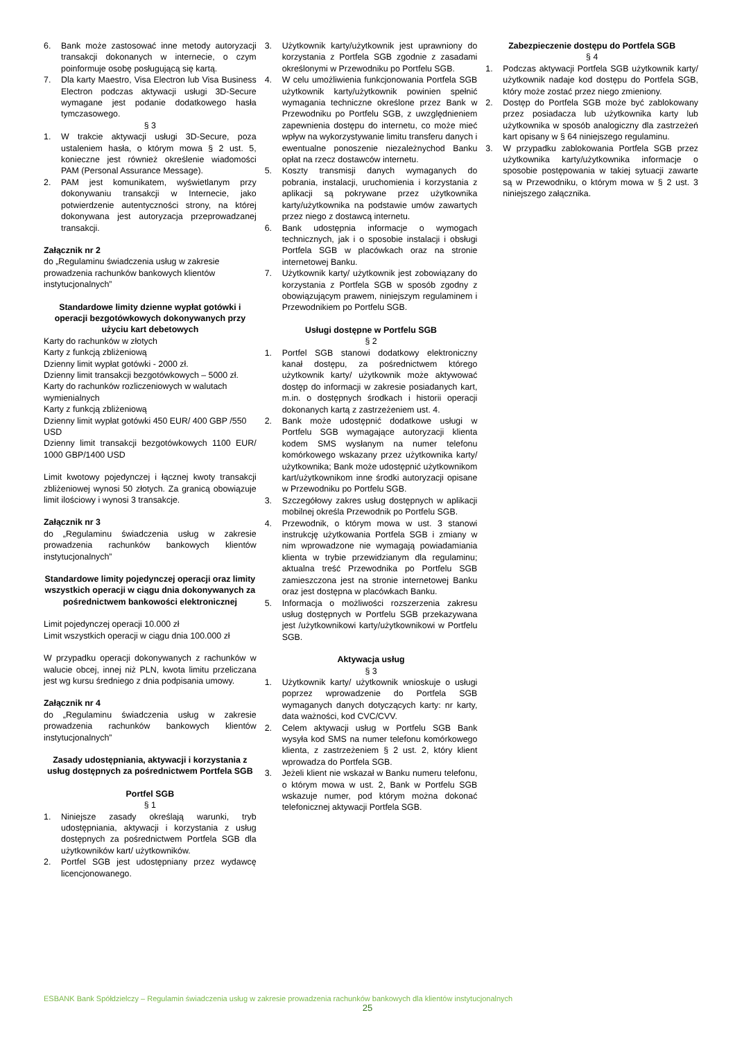6. Bank może zastosować inne metody autoryzacji transakcji dokonanych w internecie, o czym poinformuje osobę posługującą się kartą.
7. Dla karty Maestro, Visa Electron lub Visa Business Electron podczas aktywacji usługi 3D-Secure wymagane jest podanie dodatkowego hasła tymczasowego.
§ 3
1. W trakcie aktywacji usługi 3D-Secure, poza ustaleniem hasła, o którym mowa § 2 ust. 5, konieczne jest również określenie wiadomości PAM (Personal Assurance Message).
2. PAM jest komunikatem, wyświetlanym przy dokonywaniu transakcji w Internecie, jako potwierdzenie autentyczności strony, na której dokonywana jest autoryzacja przeprowadzanej transakcji.
Załącznik nr 2
do „Regulaminu świadczenia usług w zakresie prowadzenia rachunków bankowych klientów instytucjonalnych”
Standardowe limity dzienne wypłat gotówki i operacji bezgotówkowych dokonywanych przy użyciu kart debetowych
Karty do rachunków w złotych
Karty z funkcją zbliżeniową
Dzienny limit wypłat gotówki - 2000 zł.
Dzienny limit transakcji bezgotówkowych – 5000 zł.
Karty do rachunków rozliczeniowych w walutach wymienialnych
Karty z funkcją zbliżeniową
Dzienny limit wypłat gotówki 450 EUR/ 400 GBP /550 USD
Dzienny limit transakcji bezgotówkowych 1100 EUR/ 1000 GBP/1400 USD
Limit kwotowy pojedynczej i łącznej kwoty transakcji zbliżeniowej wynosi 50 złotych. Za granicą obowiązuje limit ilościowy i wynosi 3 transakcje.
Załącznik nr 3
do „Regulaminu świadczenia usług w zakresie prowadzenia rachunków bankowych klientów instytucjonalnych”
Standardowe limity pojedynczej operacji oraz limity wszystkich operacji w ciągu dnia dokonywanych za pośrednictwem bankowości elektronicznej
Limit pojedynczej operacji 10.000 zł
Limit wszystkich operacji w ciągu dnia 100.000 zł
W przypadku operacji dokonywanych z rachunków w walucie obcej, innej niż PLN, kwota limitu przeliczana jest wg kursu średniego z dnia podpisania umowy.
Załącznik nr 4
do „Regulaminu świadczenia usług w zakresie prowadzenia rachunków bankowych klientów instytucjonalnych”
Zasady udostępniania, aktywacji i korzystania z usług dostępnych za pośrednictwem Portfela SGB
Portfel SGB
§ 1
1. Niniejsze zasady określają warunki, tryb udostępniania, aktywacji i korzystania z usług dostępnych za pośrednictwem Portfela SGB dla użytkowników kart/ użytkowników.
2. Portfel SGB jest udostępniany przez wydawcę licencjonowanego.
3. Użytkownik karty/użytkownik jest uprawniony do korzystania z Portfela SGB zgodnie z zasadami określonymi w Przewodniku po Portfelu SGB.
4. W celu umożliwienia funkcjonowania Portfela SGB użytkownik karty/użytkownik powinien spełnić wymagania techniczne określone przez Bank w Przewodniku po Portfelu SGB, z uwzględnieniem zapewnienia dostępu do internetu, co może mieć wpływ na wykorzystywanie limitu transferu danych i ewentualne ponoszenie niezależnychod Banku opłat na rzecz dostawców internetu.
5. Koszty transmisji danych wymaganych do pobrania, instalacji, uruchomienia i korzystania z aplikacji są pokrywane przez użytkownika karty/użytkownika na podstawie umów zawartych przez niego z dostawcą internetu.
6. Bank udostępnia informacje o wymogach technicznych, jak i o sposobie instalacji i obsługi Portfela SGB w placówkach oraz na stronie internetowej Banku.
7. Użytkownik karty/ użytkownik jest zobowiązany do korzystania z Portfela SGB w sposób zgodny z obowiązującym prawem, niniejszym regulaminem i Przewodnikiem po Portfelu SGB.
Usługi dostępne w Portfelu SGB
§ 2
1. Portfel SGB stanowi dodatkowy elektroniczny kanał dostępu, za pośrednictwem którego użytkownik karty/ użytkownik może aktywować dostęp do informacji w zakresie posiadanych kart, m.in. o dostępnych środkach i historii operacji dokonanych kartą z zastrzeżeniem ust. 4.
2. Bank może udostępnić dodatkowe usługi w Portfelu SGB wymagające autoryzacji klienta kodem SMS wysłanym na numer telefonu komórkowego wskazany przez użytkownika karty/ użytkownika; Bank może udostępnić użytkownikom kart/użytkownikom inne środki autoryzacji opisane w Przewodniku po Portfelu SGB.
3. Szczegółowy zakres usług dostępnych w aplikacji mobilnej określa Przewodnik po Portfelu SGB.
4. Przewodnik, o którym mowa w ust. 3 stanowi instrukcję użytkowania Portfela SGB i zmiany w nim wprowadzone nie wymagają powiadamiania klienta w trybie przewidzianym dla regulaminu; aktualna treść Przewodnika po Portfelu SGB zamieszczona jest na stronie internetowej Banku oraz jest dostępna w placówkach Banku.
5. Informacja o możliwości rozszerzenia zakresu usług dostępnych w Portfelu SGB przekazywana jest /użytkownikowi karty/użytkownikowi w Portfelu SGB.
Aktywacja usług
§ 3
1. Użytkownik karty/ użytkownik wnioskuje o usługi poprzez wprowadzenie do Portfela SGB wymaganych danych dotyczących karty: nr karty, data ważności, kod CVC/CVV.
2. Celem aktywacji usług w Portfelu SGB Bank wysyła kod SMS na numer telefonu komórkowego klienta, z zastrzeżeniem § 2 ust. 2, który klient wprowadza do Portfela SGB.
3. Jeżeli klient nie wskazał w Banku numeru telefonu, o którym mowa w ust. 2, Bank w Portfelu SGB wskazuje numer, pod którym można dokonać telefonicznej aktywacji Portfela SGB.
Zabezpieczenie dostępu do Portfela SGB
§ 4
1. Podczas aktywacji Portfela SGB użytkownik karty/ użytkownik nadaje kod dostępu do Portfela SGB, który może zostać przez niego zmieniony.
2. Dostęp do Portfela SGB może być zablokowany przez posiadacza lub użytkownika karty lub użytkownika w sposób analogiczny dla zastrzeżeń kart opisany w § 64 niniejszego regulaminu.
3. W przypadku zablokowania Portfela SGB przez użytkownika karty/użytkownika informacje o sposobie postępowania w takiej sytuacji zawarte są w Przewodniku, o którym mowa w § 2 ust. 3 niniejszego załącznika.
ESBANK Bank Spółdzielczy – Regulamin świadczenia usług w zakresie prowadzenia rachunków bankowych dla klientów instytucjonalnych
25